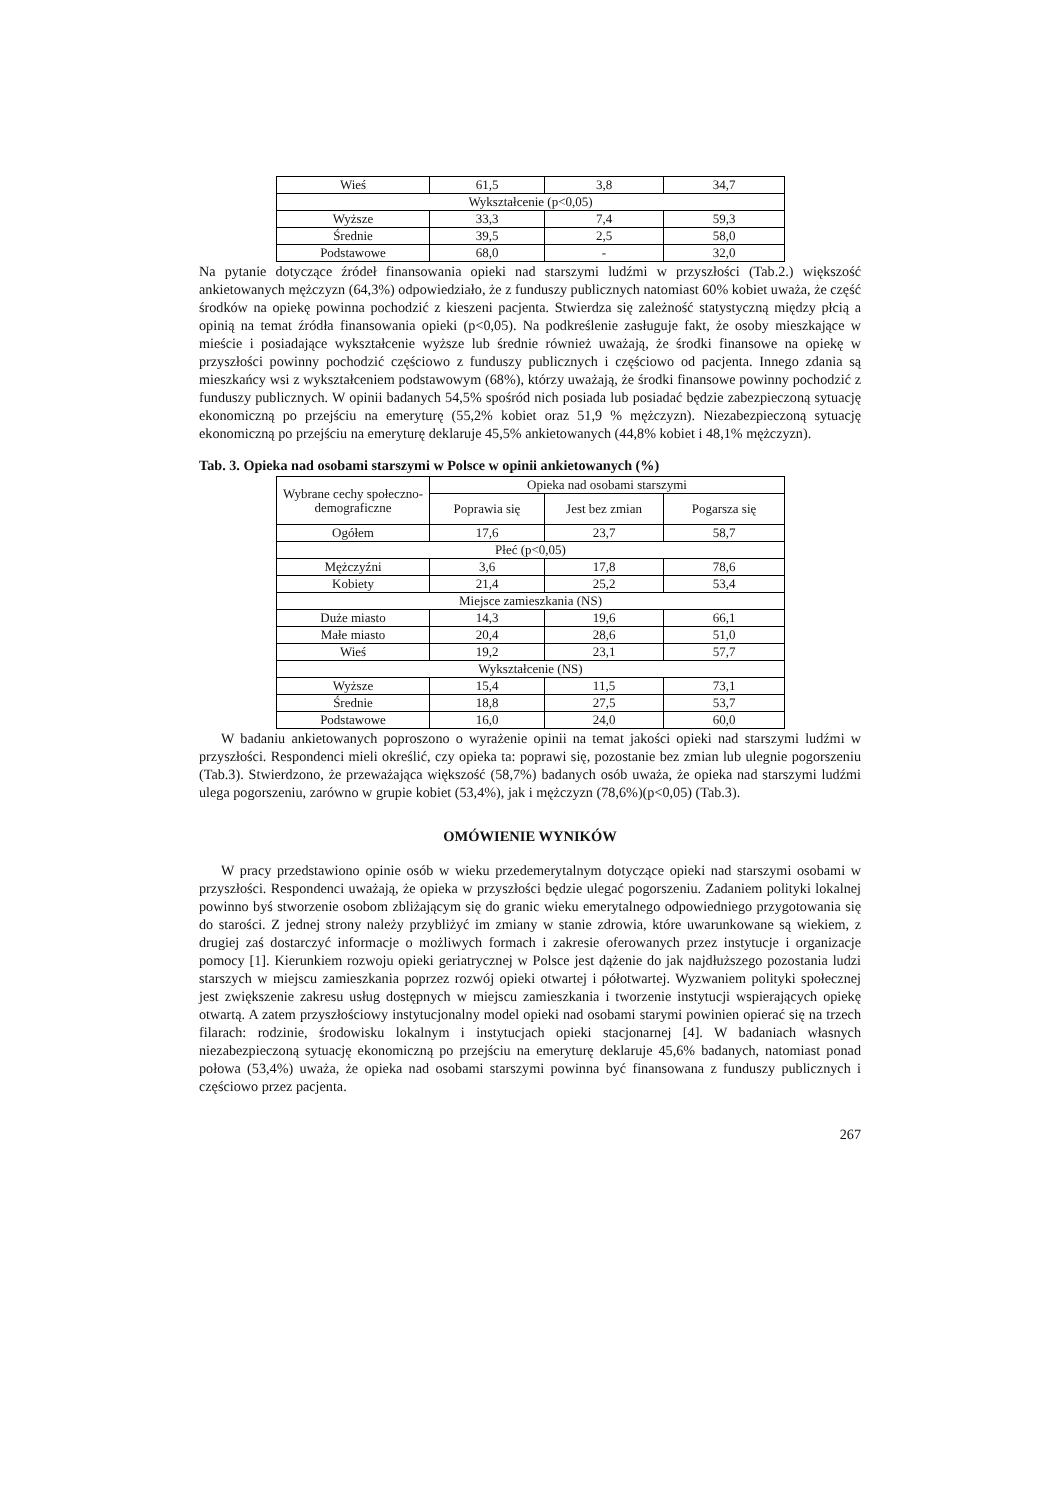| Wieś | 61,5 | 3,8 | 34,7 |
| Wykształcenie (p<0,05) | | | |
| Wyższe | 33,3 | 7,4 | 59,3 |
| Średnie | 39,5 | 2,5 | 58,0 |
| Podstawowe | 68,0 | - | 32,0 |
Na pytanie dotyczące źródeł finansowania opieki nad starszymi ludźmi w przyszłości (Tab.2.) większość ankietowanych mężczyzn (64,3%) odpowiedziało, że z funduszy publicznych natomiast 60% kobiet uważa, że część środków na opiekę powinna pochodzić z kieszeni pacjenta. Stwierdza się zależność statystyczną między płcią a opinią na temat źródła finansowania opieki (p<0,05). Na podkreślenie zasługuje fakt, że osoby mieszkające w mieście i posiadające wykształcenie wyższe lub średnie również uważają, że środki finansowe na opiekę w przyszłości powinny pochodzić częściowo z funduszy publicznych i częściowo od pacjenta. Innego zdania są mieszkańcy wsi z wykształceniem podstawowym (68%), którzy uważają, że środki finansowe powinny pochodzić z funduszy publicznych. W opinii badanych 54,5% spośród nich posiada lub posiadać będzie zabezpieczoną sytuację ekonomiczną po przejściu na emeryturę (55,2% kobiet oraz 51,9 % mężczyzn). Niezabezpieczoną sytuację ekonomiczną po przejściu na emeryturę deklaruje 45,5% ankietowanych (44,8% kobiet i 48,1% mężczyzn).
Tab. 3. Opieka nad osobami starszymi w Polsce w opinii ankietowanych (%)
| Wybrane cechy społeczno-demograficzne | Opieka nad osobami starszymi | | |
| --- | --- | --- | --- |
| | Poprawia się | Jest bez zmian | Pogarsza się |
| Ogółem | 17,6 | 23,7 | 58,7 |
| Płeć (p<0,05) | | | |
| Mężczyźni | 3,6 | 17,8 | 78,6 |
| Kobiety | 21,4 | 25,2 | 53,4 |
| Miejsce zamieszkania (NS) | | | |
| Duże miasto | 14,3 | 19,6 | 66,1 |
| Małe miasto | 20,4 | 28,6 | 51,0 |
| Wieś | 19,2 | 23,1 | 57,7 |
| Wykształcenie (NS) | | | |
| Wyższe | 15,4 | 11,5 | 73,1 |
| Średnie | 18,8 | 27,5 | 53,7 |
| Podstawowe | 16,0 | 24,0 | 60,0 |
W badaniu ankietowanych poproszono o wyrażenie opinii na temat jakości opieki nad starszymi ludźmi w przyszłości. Respondenci mieli określić, czy opieka ta: poprawi się, pozostanie bez zmian lub ulegnie pogorszeniu (Tab.3). Stwierdzono, że przeważająca większość (58,7%) badanych osób uważa, że opieka nad starszymi ludźmi ulega pogorszeniu, zarówno w grupie kobiet (53,4%), jak i mężczyzn (78,6%)(p<0,05) (Tab.3).
OMÓWIENIE WYNIKÓW
W pracy przedstawiono opinie osób w wieku przedemerytalnym dotyczące opieki nad starszymi osobami w przyszłości. Respondenci uważają, że opieka w przyszłości będzie ulegać pogorszeniu. Zadaniem polityki lokalnej powinno byś stworzenie osobom zbliżającym się do granic wieku emerytalnego odpowiedniego przygotowania się do starości. Z jednej strony należy przybliżyć im zmiany w stanie zdrowia, które uwarunkowane są wiekiem, z drugiej zaś dostarczyć informacje o możliwych formach i zakresie oferowanych przez instytucje i organizacje pomocy [1]. Kierunkiem rozwoju opieki geriatrycznej w Polsce jest dążenie do jak najdłuższego pozostania ludzi starszych w miejscu zamieszkania poprzez rozwój opieki otwartej i półotwartej. Wyzwaniem polityki społecznej jest zwiększenie zakresu usług dostępnych w miejscu zamieszkania i tworzenie instytucji wspierających opiekę otwartą. A zatem przyszłościowy instytucjonalny model opieki nad osobami starymi powinien opierać się na trzech filarach: rodzinie, środowisku lokalnym i instytucjach opieki stacjonarnej [4]. W badaniach własnych niezabezpieczoną sytuację ekonomiczną po przejściu na emeryturę deklaruje 45,6% badanych, natomiast ponad połowa (53,4%) uważa, że opieka nad osobami starszymi powinna być finansowana z funduszy publicznych i częściowo przez pacjenta.
267